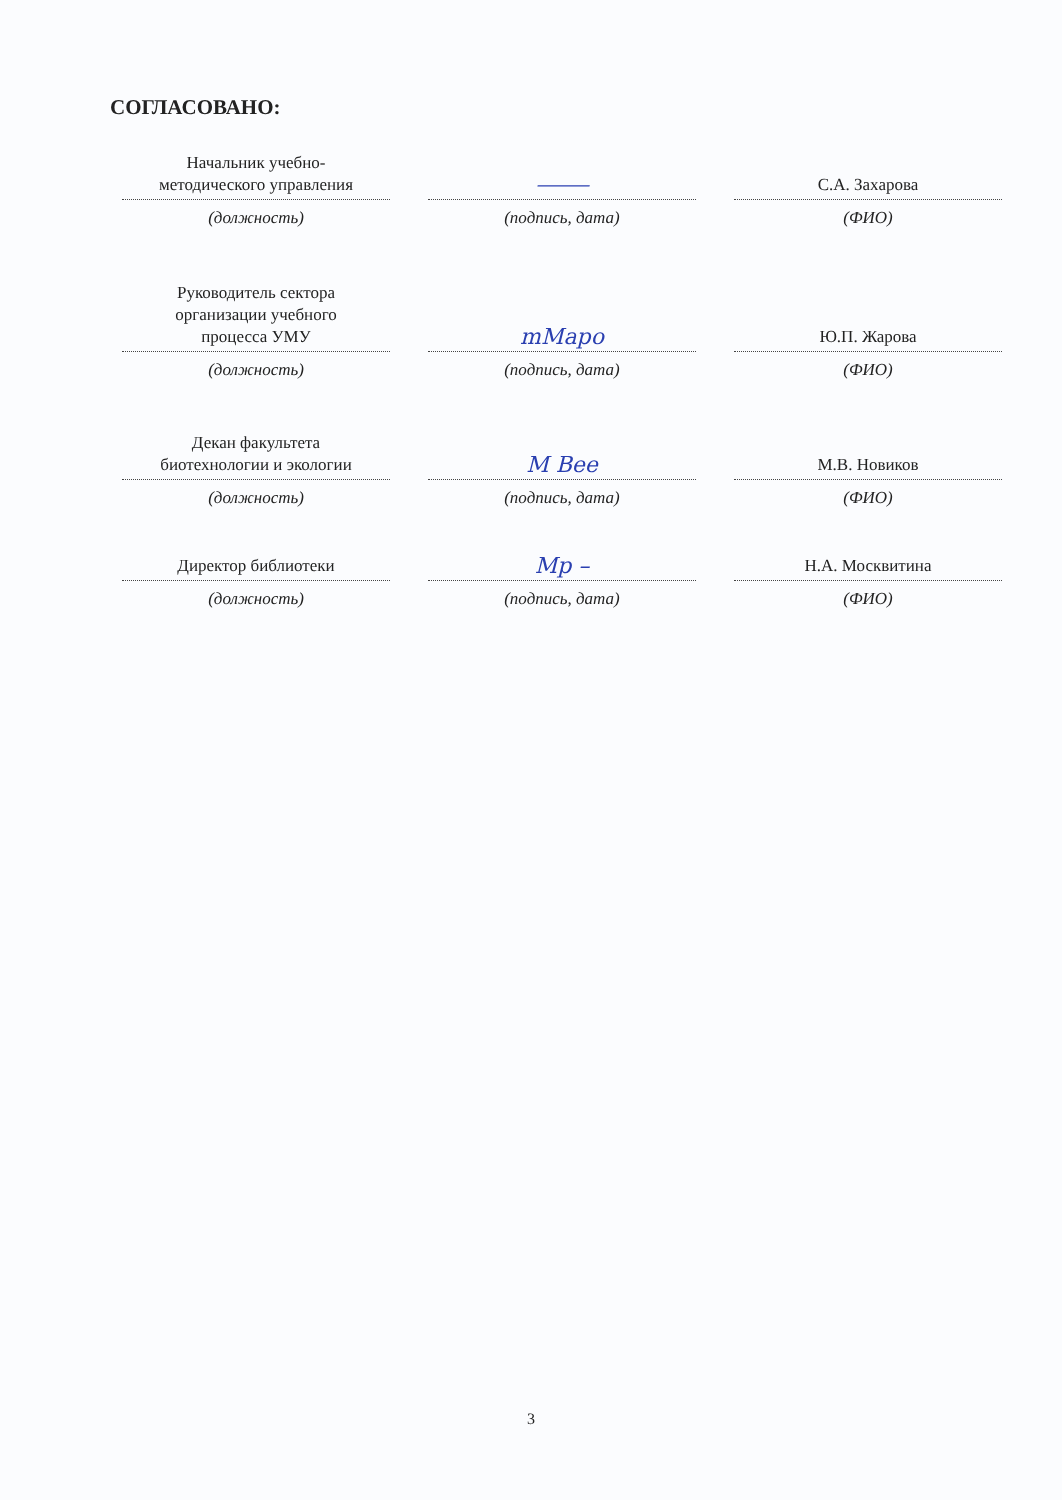СОГЛАСОВАНО:
Начальник учебно-
методического управления
⸻
С.А. Захарова
(должность) (подпись, дата) (ФИО)
Руководитель сектора
организации учебного
процесса УМУ
mМapo
Ю.П. Жарова
(должность) (подпись, дата) (ФИО)
Декан факультета
биотехнологии и экологии
M Bee
М.В. Новиков
(должность) (подпись, дата) (ФИО)
Директор библиотеки
Mp –
Н.А. Москвитина
(должность) (подпись, дата) (ФИО)
3